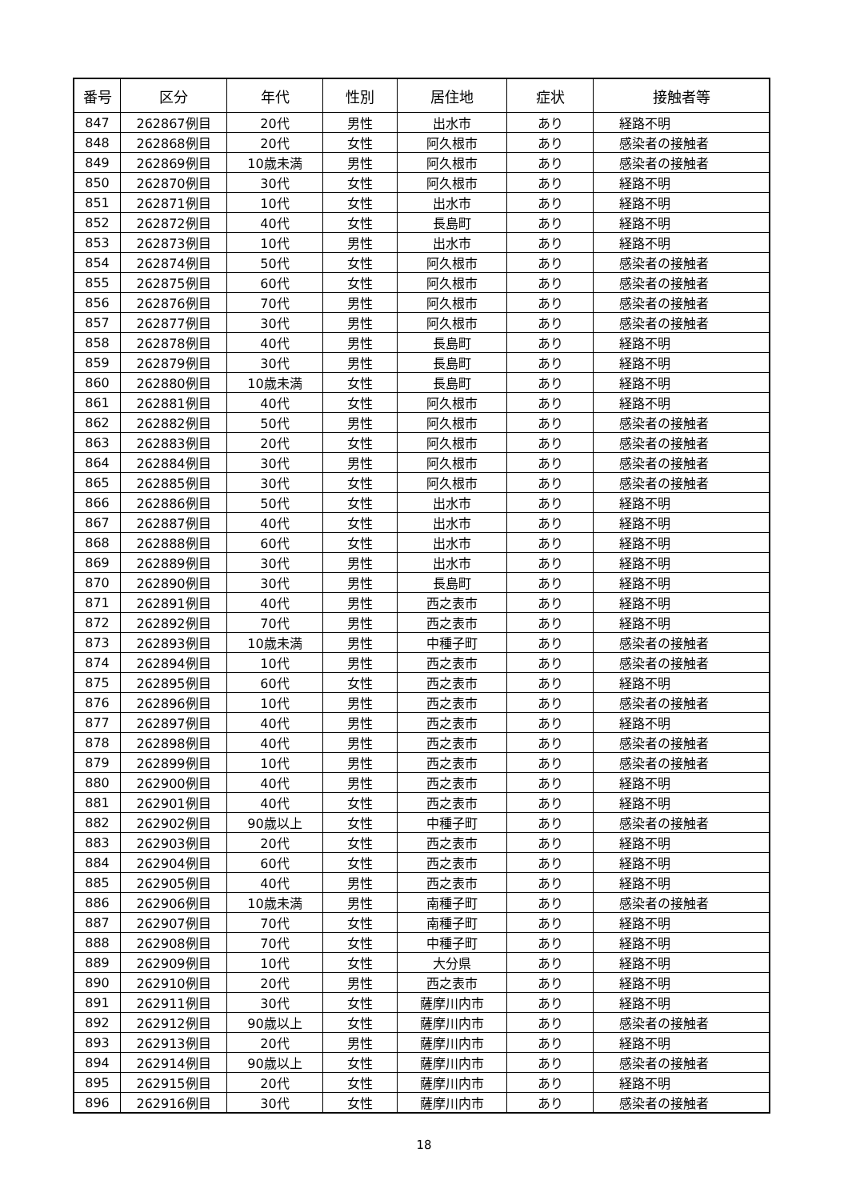| 番号 | 区分 | 年代 | 性別 | 居住地 | 症状 | 接触者等 |
| --- | --- | --- | --- | --- | --- | --- |
| 847 | 262867例目 | 20代 | 男性 | 出水市 | あり | 経路不明 |
| 848 | 262868例目 | 20代 | 女性 | 阿久根市 | あり | 感染者の接触者 |
| 849 | 262869例目 | 10歳未満 | 男性 | 阿久根市 | あり | 感染者の接触者 |
| 850 | 262870例目 | 30代 | 女性 | 阿久根市 | あり | 経路不明 |
| 851 | 262871例目 | 10代 | 女性 | 出水市 | あり | 経路不明 |
| 852 | 262872例目 | 40代 | 女性 | 長島町 | あり | 経路不明 |
| 853 | 262873例目 | 10代 | 男性 | 出水市 | あり | 経路不明 |
| 854 | 262874例目 | 50代 | 女性 | 阿久根市 | あり | 感染者の接触者 |
| 855 | 262875例目 | 60代 | 女性 | 阿久根市 | あり | 感染者の接触者 |
| 856 | 262876例目 | 70代 | 男性 | 阿久根市 | あり | 感染者の接触者 |
| 857 | 262877例目 | 30代 | 男性 | 阿久根市 | あり | 感染者の接触者 |
| 858 | 262878例目 | 40代 | 男性 | 長島町 | あり | 経路不明 |
| 859 | 262879例目 | 30代 | 男性 | 長島町 | あり | 経路不明 |
| 860 | 262880例目 | 10歳未満 | 女性 | 長島町 | あり | 経路不明 |
| 861 | 262881例目 | 40代 | 女性 | 阿久根市 | あり | 経路不明 |
| 862 | 262882例目 | 50代 | 男性 | 阿久根市 | あり | 感染者の接触者 |
| 863 | 262883例目 | 20代 | 女性 | 阿久根市 | あり | 感染者の接触者 |
| 864 | 262884例目 | 30代 | 男性 | 阿久根市 | あり | 感染者の接触者 |
| 865 | 262885例目 | 30代 | 女性 | 阿久根市 | あり | 感染者の接触者 |
| 866 | 262886例目 | 50代 | 女性 | 出水市 | あり | 経路不明 |
| 867 | 262887例目 | 40代 | 女性 | 出水市 | あり | 経路不明 |
| 868 | 262888例目 | 60代 | 女性 | 出水市 | あり | 経路不明 |
| 869 | 262889例目 | 30代 | 男性 | 出水市 | あり | 経路不明 |
| 870 | 262890例目 | 30代 | 男性 | 長島町 | あり | 経路不明 |
| 871 | 262891例目 | 40代 | 男性 | 西之表市 | あり | 経路不明 |
| 872 | 262892例目 | 70代 | 男性 | 西之表市 | あり | 経路不明 |
| 873 | 262893例目 | 10歳未満 | 男性 | 中種子町 | あり | 感染者の接触者 |
| 874 | 262894例目 | 10代 | 男性 | 西之表市 | あり | 感染者の接触者 |
| 875 | 262895例目 | 60代 | 女性 | 西之表市 | あり | 経路不明 |
| 876 | 262896例目 | 10代 | 男性 | 西之表市 | あり | 感染者の接触者 |
| 877 | 262897例目 | 40代 | 男性 | 西之表市 | あり | 経路不明 |
| 878 | 262898例目 | 40代 | 男性 | 西之表市 | あり | 感染者の接触者 |
| 879 | 262899例目 | 10代 | 男性 | 西之表市 | あり | 感染者の接触者 |
| 880 | 262900例目 | 40代 | 男性 | 西之表市 | あり | 経路不明 |
| 881 | 262901例目 | 40代 | 女性 | 西之表市 | あり | 経路不明 |
| 882 | 262902例目 | 90歳以上 | 女性 | 中種子町 | あり | 感染者の接触者 |
| 883 | 262903例目 | 20代 | 女性 | 西之表市 | あり | 経路不明 |
| 884 | 262904例目 | 60代 | 女性 | 西之表市 | あり | 経路不明 |
| 885 | 262905例目 | 40代 | 男性 | 西之表市 | あり | 経路不明 |
| 886 | 262906例目 | 10歳未満 | 男性 | 南種子町 | あり | 感染者の接触者 |
| 887 | 262907例目 | 70代 | 女性 | 南種子町 | あり | 経路不明 |
| 888 | 262908例目 | 70代 | 女性 | 中種子町 | あり | 経路不明 |
| 889 | 262909例目 | 10代 | 女性 | 大分県 | あり | 経路不明 |
| 890 | 262910例目 | 20代 | 男性 | 西之表市 | あり | 経路不明 |
| 891 | 262911例目 | 30代 | 女性 | 薩摩川内市 | あり | 経路不明 |
| 892 | 262912例目 | 90歳以上 | 女性 | 薩摩川内市 | あり | 感染者の接触者 |
| 893 | 262913例目 | 20代 | 男性 | 薩摩川内市 | あり | 経路不明 |
| 894 | 262914例目 | 90歳以上 | 女性 | 薩摩川内市 | あり | 感染者の接触者 |
| 895 | 262915例目 | 20代 | 女性 | 薩摩川内市 | あり | 経路不明 |
| 896 | 262916例目 | 30代 | 女性 | 薩摩川内市 | あり | 感染者の接触者 |
18